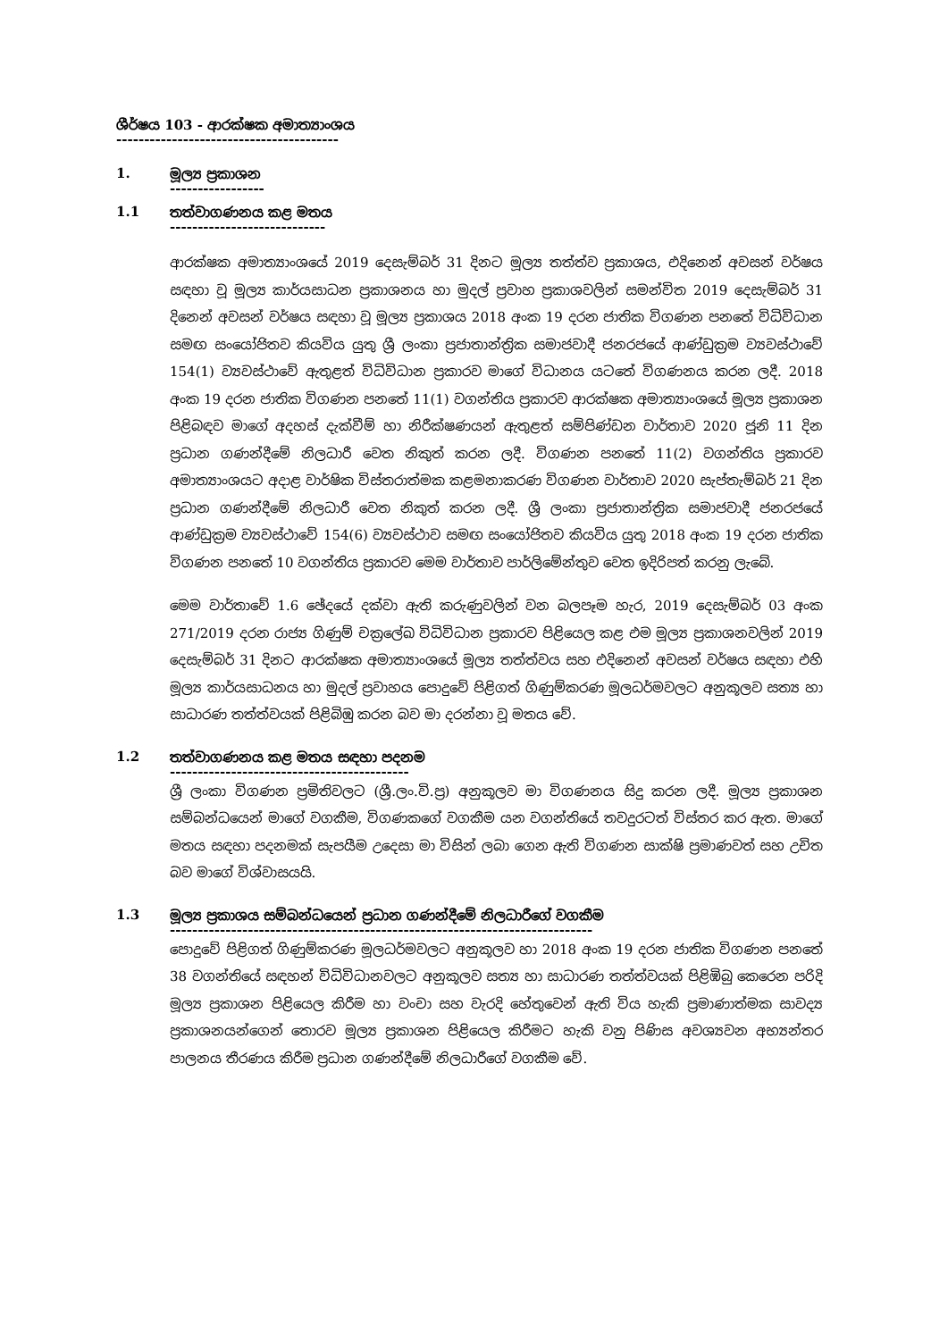ශීර්ෂය 103 - ආරක්ෂක අමාත්‍යාංශය
----------------------------------------
1. මූල්‍ය ප්‍රකාශන
-----------------
1.1 තත්වාගණනය කළ මතය
----------------------------
ආරක්ෂක අමාත්‍යාංශයේ 2019 දෙසැම්බර් 31 දිනට මූල්‍ය තත්ත්ව ප්‍රකාශය, එදිනෙන් අවසන් වර්ෂය සඳහා වූ මූල්‍ය කාර්යසාධන ප්‍රකාශනය හා මුදල් ප්‍රවාහ ප්‍රකාශවලින් සමන්විත 2019 දෙසැම්බර් 31 දිනෙන් අවසන් වර්ෂය සඳහා වූ මූල්‍ය ප්‍රකාශය 2018 අංක 19 දරන ජාතික විගණන පනතේ විධිවිධාන සමඟ සංයෝජිතව කියවිය යුතු ශ්‍රී ලංකා ප්‍රජාතාන්ත්‍රික සමාජවාදී ජනරජයේ ආණ්ඩුක්‍රම ව්‍යවස්ථාවේ 154(1) ව්‍යවස්ථාවේ ඇතුළත් විධිවිධාන ප්‍රකාරව මාගේ විධානය යටතේ විගණනය කරන ලදී. 2018 අංක 19 දරන ජාතික විගණන පනතේ 11(1) වගන්තිය ප්‍රකාරව ආරක්ෂක අමාත්‍යාංශයේ මූල්‍ය ප්‍රකාශන පිළිබඳව මාගේ අදහස් දැක්වීම් හා නිරීක්ෂණයන් ඇතුළත් සම්පිණ්ඩන වාර්තාව 2020 ජූනි 11 දින ප්‍රධාන ගණන්දීමේ නිලධාරී වෙත නිකුත් කරන ලදී. විගණන පනතේ 11(2) වගන්තිය ප්‍රකාරව අමාත්‍යාංශයට අදාළ වාර්ෂික විස්තරාත්මක කළමනාකරණ විගණන වාර්තාව 2020 සැප්තැම්බර් 21 දින ප්‍රධාන ගණන්දීමේ නිලධාරී වෙත නිකුත් කරන ලදී. ශ්‍රී ලංකා ප්‍රජාතාන්ත්‍රික සමාජවාදී ජනරජයේ ආණ්ඩුක්‍රම ව්‍යවස්ථාවේ 154(6) ව්‍යවස්ථාව සමඟ සංයෝජිතව කියවිය යුතු 2018 අංක 19 දරන ජාතික විගණන පනතේ 10 වගන්තිය ප්‍රකාරව මෙම වාර්තාව පාර්ලිමේන්තුව වෙත ඉදිරිපත් කරනු ලැබේ.
මෙම වාර්තාවේ 1.6 ඡේදයේ දක්වා ඇති කරුණුවලින් වන බලපෑම හැර, 2019 දෙසැම්බර් 03 අංක 271/2019 දරන රාජ්‍ය ගිණුම් චක්‍රලේඛ විධිවිධාන ප්‍රකාරව පිළියෙල කළ එම මූල්‍ය ප්‍රකාශනවලින් 2019 දෙසැම්බර් 31 දිනට ආරක්ෂක අමාත්‍යාංශයේ මූල්‍ය තත්ත්වය සහ එදිනෙන් අවසන් වර්ෂය සඳහා එහි මූල්‍ය කාර්යසාධනය හා මුදල් ප්‍රවාහය පොදුවේ පිළිගත් ගිණුම්කරණ මූලධර්මවලට අනුකූලව සත්‍ය හා සාධාරණ තත්ත්වයක් පිළිබිඹු කරන බව මා දරන්නා වූ මතය වේ.
1.2 තත්වාගණනය කළ මතය සඳහා පදනම
-------------------------------------------
ශ්‍රී ලංකා විගණන ප්‍රමිතිවලට (ශ්‍රී.ලං.වි.ප්‍ර) අනුකූලව මා විගණනය සිදු කරන ලදී. මූල්‍ය ප්‍රකාශන සම්බන්ධයෙන් මාගේ වගකීම, විගණකගේ වගකීම යන වගන්තියේ තවදුරටත් විස්තර කර ඇත. මාගේ මතය සඳහා පදනමක් සැපයීම උදෙසා මා විසින් ලබා ගෙන ඇති විගණන සාක්ෂි ප්‍රමාණවත් සහ උචිත බව මාගේ විශ්වාසයයි.
1.3 මූල්‍ය ප්‍රකාශය සම්බන්ධයෙන් ප්‍රධාන ගණන්දීමේ නිලධාරීගේ වගකීම
----------------------------------------------------------------------------
පොදුවේ පිළිගත් ගිණුම්කරණ මූලධර්මවලට අනුකූලව හා 2018 අංක 19 දරන ජාතික විගණන පනතේ 38 වගන්තියේ සඳහන් විධිවිධානවලට අනුකූලව සත්‍ය හා සාධාරණ තත්ත්වයක් පිළිඹිබු කෙරෙන පරිදි මූල්‍ය ප්‍රකාශන පිළියෙල කිරීම හා වංචා සහ වැරදි හේතුවෙන් ඇති විය හැකි ප්‍රමාණාත්මක සාවද්‍ය ප්‍රකාශනයන්ගෙන් තොරව මූල්‍ය ප්‍රකාශන පිළියෙල කිරීමට හැකි වනු පිණිස අවශ්‍යවන අභ්‍යන්තර පාලනය තීරණය කිරීම ප්‍රධාන ගණන්දීමේ නිලධාරීගේ වගකීම වේ.